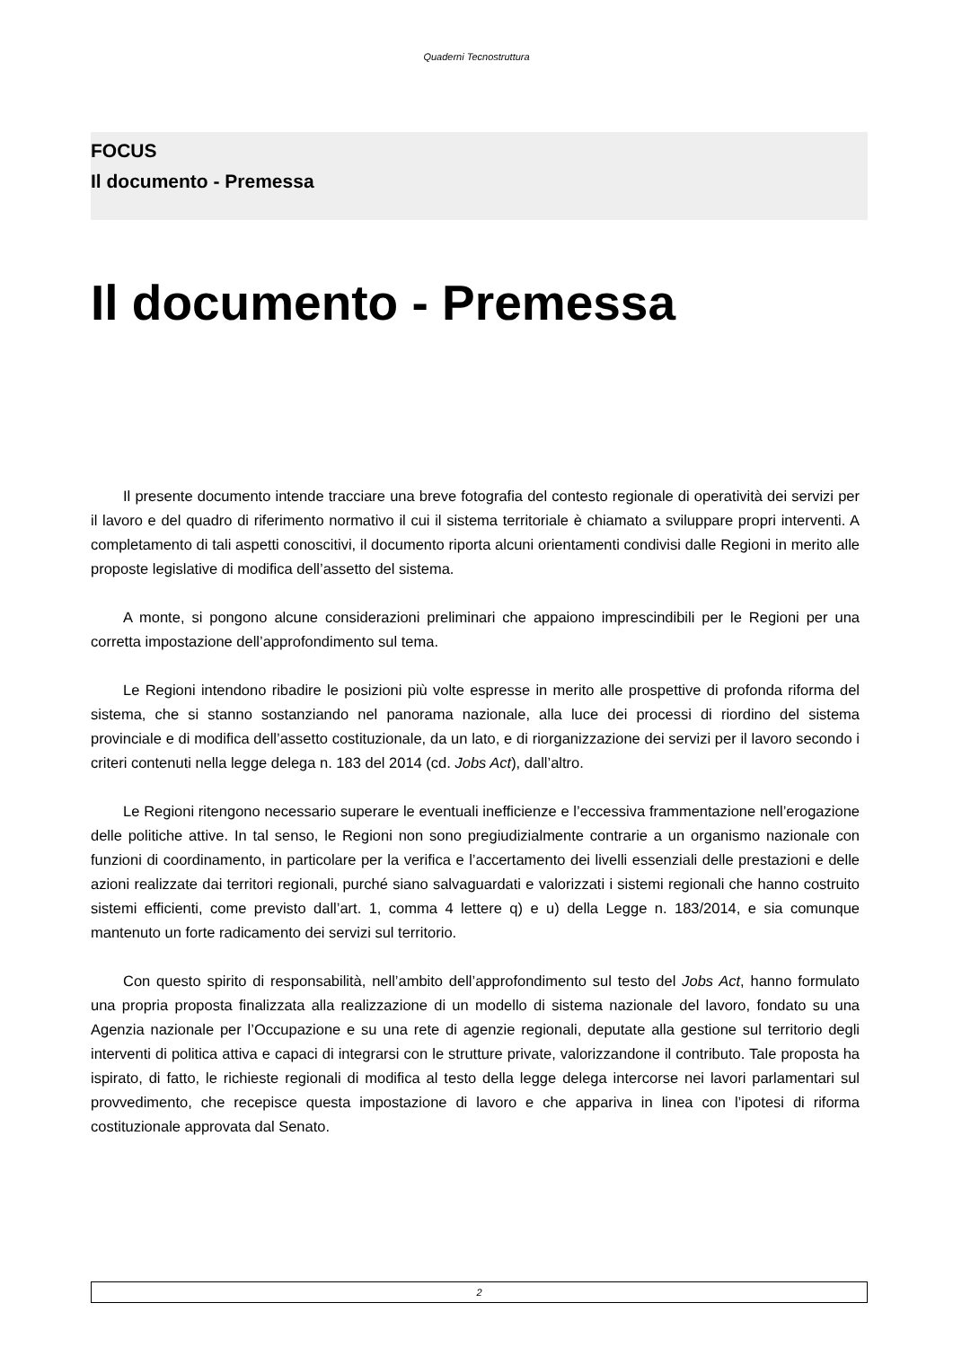Quaderni Tecnostruttura
FOCUS
Il documento - Premessa
Il documento - Premessa
Il presente documento intende tracciare una breve fotografia del contesto regionale di operatività dei servizi per il lavoro e del quadro di riferimento normativo il cui il sistema territoriale è chiamato a sviluppare propri interventi. A completamento di tali aspetti conoscitivi, il documento riporta alcuni orientamenti condivisi dalle Regioni in merito alle proposte legislative di modifica dell’assetto del sistema.
A monte, si pongono alcune considerazioni preliminari che appaiono imprescindibili per le Regioni per una corretta impostazione dell’approfondimento sul tema.
Le Regioni intendono ribadire le posizioni più volte espresse in merito alle prospettive di profonda riforma del sistema, che si stanno sostanziando nel panorama nazionale, alla luce dei processi di riordino del sistema provinciale e di modifica dell’assetto costituzionale, da un lato, e di riorganizzazione dei servizi per il lavoro secondo i criteri contenuti nella legge delega n. 183 del 2014 (cd. Jobs Act), dall’altro.
Le Regioni ritengono necessario superare le eventuali inefficienze e l’eccessiva frammentazione nell’erogazione delle politiche attive. In tal senso, le Regioni non sono pregiudizialmente contrarie a un organismo nazionale con funzioni di coordinamento, in particolare per la verifica e l’accertamento dei livelli essenziali delle prestazioni e delle azioni realizzate dai territori regionali, purché siano salvaguardati e valorizzati i sistemi regionali che hanno costruito sistemi efficienti, come previsto dall’art. 1, comma 4 lettere q) e u) della Legge n. 183/2014, e sia comunque mantenuto un forte radicamento dei servizi sul territorio.
Con questo spirito di responsabilità, nell’ambito dell’approfondimento sul testo del Jobs Act, hanno formulato una propria proposta finalizzata alla realizzazione di un modello di sistema nazionale del lavoro, fondato su una Agenzia nazionale per l’Occupazione e su una rete di agenzie regionali, deputate alla gestione sul territorio degli interventi di politica attiva e capaci di integrarsi con le strutture private, valorizzandone il contributo. Tale proposta ha ispirato, di fatto, le richieste regionali di modifica al testo della legge delega intercorse nei lavori parlamentari sul provvedimento, che recepisce questa impostazione di lavoro e che appariva in linea con l’ipotesi di riforma costituzionale approvata dal Senato.
2